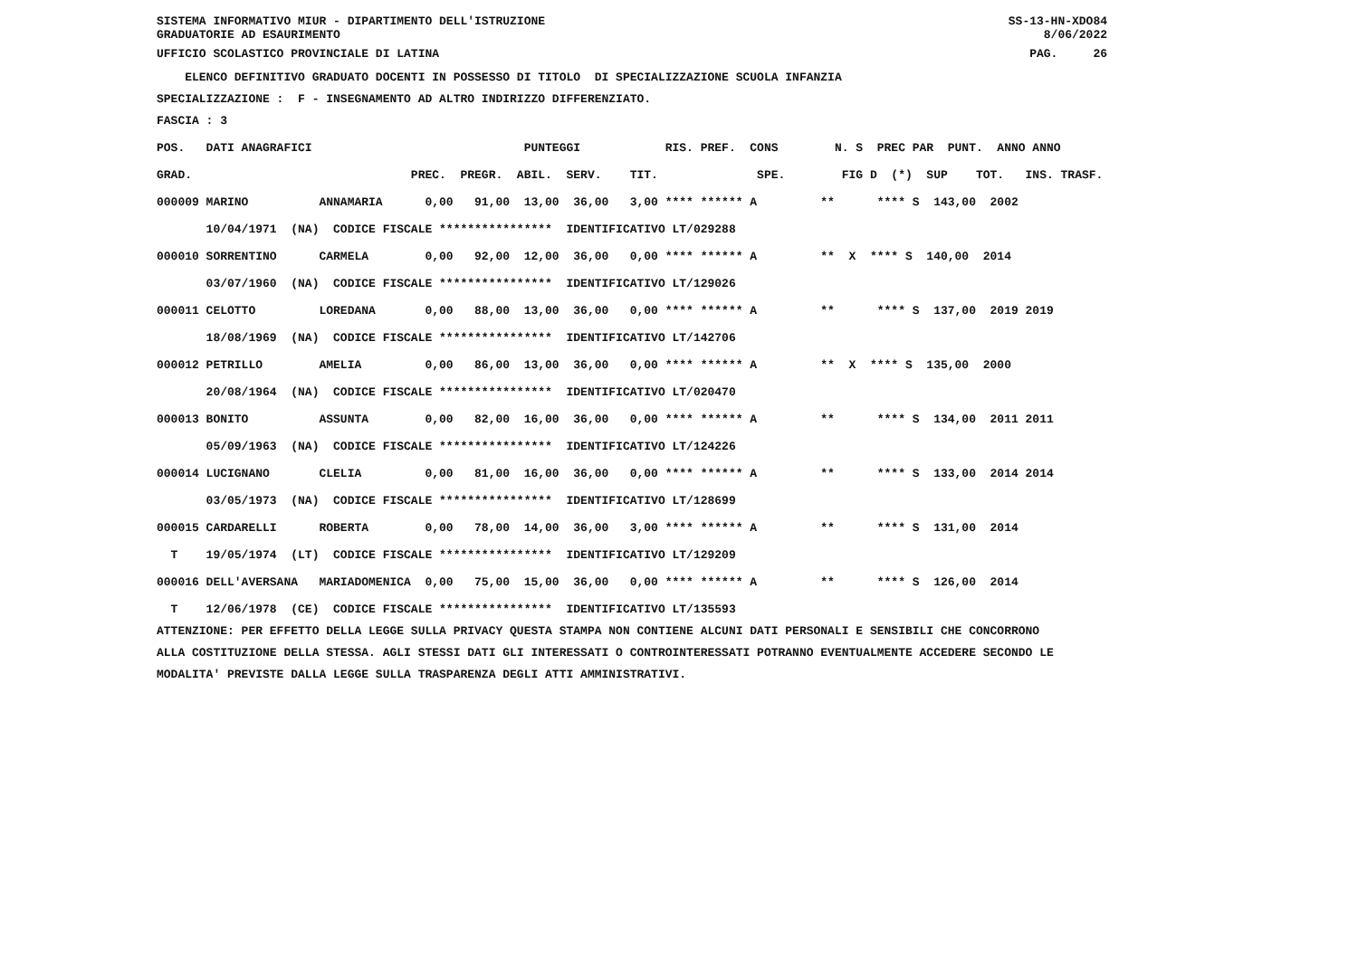SISTEMA INFORMATIVO MIUR - DIPARTIMENTO DELL'ISTRUZIONE
GRADUATORIE AD ESAURIMENTO SS-13-HN-XDO84
8/06/2022
UFFICIO SCOLASTICO PROVINCIALE DI LATINA PAG. 26
ELENCO DEFINITIVO GRADUATO DOCENTI IN POSSESSO DI TITOLO DI SPECIALIZZAZIONE SCUOLA INFANZIA
SPECIALIZZAZIONE : F - INSEGNAMENTO AD ALTRO INDIRIZZO DIFFERENZIATO.
FASCIA : 3
| POS. DATI ANAGRAFICI PUNTEGGI RIS. PREF. CONS N. S PREC PAR PUNT. ANNO ANNO |
| --- |
| GRAD. PREC. PREGR. ABIL. SERV. TIT. SPE. FIG D (*) SUP TOT. INS. TRASF. |
| 000009 MARINO ANNAMARIA 0,00 91,00 13,00 36,00 3,00 **** ****** A ** **** S 143,00 2002 |
| 10/04/1971 (NA) CODICE FISCALE **************** IDENTIFICATIVO LT/029288 |
| 000010 SORRENTINO CARMELA 0,00 92,00 12,00 36,00 0,00 **** ****** A ** X **** S 140,00 2014 |
| 03/07/1960 (NA) CODICE FISCALE **************** IDENTIFICATIVO LT/129026 |
| 000011 CELOTTO LOREDANA 0,00 88,00 13,00 36,00 0,00 **** ****** A ** **** S 137,00 2019 2019 |
| 18/08/1969 (NA) CODICE FISCALE **************** IDENTIFICATIVO LT/142706 |
| 000012 PETRILLO AMELIA 0,00 86,00 13,00 36,00 0,00 **** ****** A ** X **** S 135,00 2000 |
| 20/08/1964 (NA) CODICE FISCALE **************** IDENTIFICATIVO LT/020470 |
| 000013 BONITO ASSUNTA 0,00 82,00 16,00 36,00 0,00 **** ****** A ** **** S 134,00 2011 2011 |
| 05/09/1963 (NA) CODICE FISCALE **************** IDENTIFICATIVO LT/124226 |
| 000014 LUCIGNANO CLELIA 0,00 81,00 16,00 36,00 0,00 **** ****** A ** **** S 133,00 2014 2014 |
| 03/05/1973 (NA) CODICE FISCALE **************** IDENTIFICATIVO LT/128699 |
| 000015 CARDARELLI ROBERTA 0,00 78,00 14,00 36,00 3,00 **** ****** A ** **** S 131,00 2014 |
| T 19/05/1974 (LT) CODICE FISCALE **************** IDENTIFICATIVO LT/129209 |
| 000016 DELL'AVERSANA MARIADOMENICA 0,00 75,00 15,00 36,00 0,00 **** ****** A ** **** S 126,00 2014 |
| T 12/06/1978 (CE) CODICE FISCALE **************** IDENTIFICATIVO LT/135593 |
ATTENZIONE: PER EFFETTO DELLA LEGGE SULLA PRIVACY QUESTA STAMPA NON CONTIENE ALCUNI DATI PERSONALI E SENSIBILI CHE CONCORRONO
ALLA COSTITUZIONE DELLA STESSA. AGLI STESSI DATI GLI INTERESSATI O CONTROINTERESSATI POTRANNO EVENTUALMENTE ACCEDERE SECONDO LE
MODALITA' PREVISTE DALLA LEGGE SULLA TRASPARENZA DEGLI ATTI AMMINISTRATIVI.